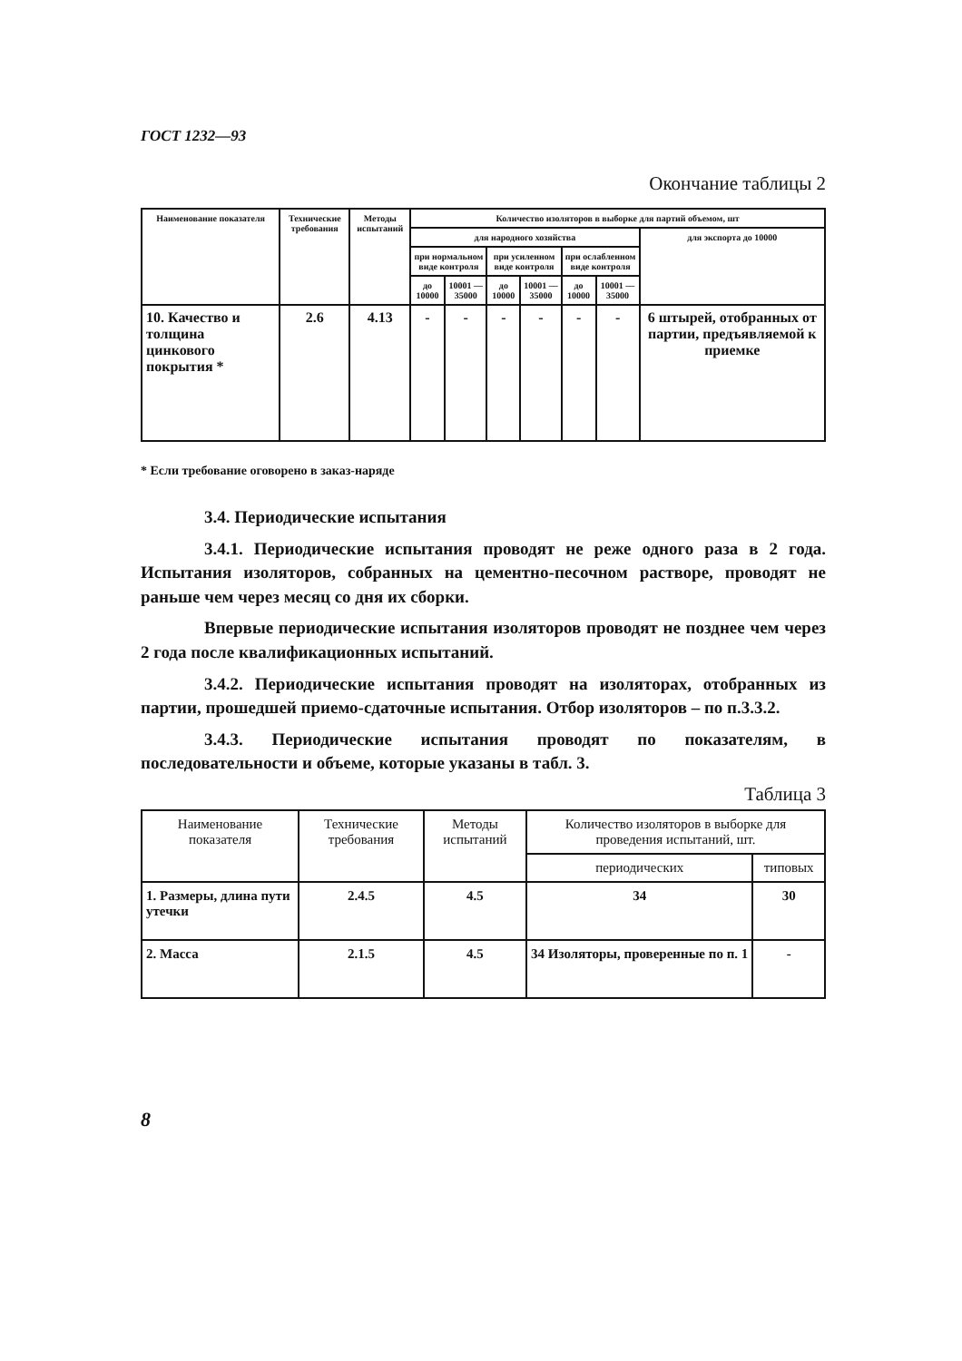ГОСТ 1232—93
Окончание таблицы 2
| Наименование показателя | Технические требования | Методы испытаний | Количество изоляторов в выборке для партий объемом, шт | | | | | | |
| --- | --- | --- | --- | --- | --- | --- | --- | --- | --- |
| | | | для народного хозяйства | | | | | | для экспорта до 10000 |
| | | | при нормальном виде контроля | | при усиленном виде контроля | | при ослабленном виде контроля | | |
| | | | до 10000 | 10001 — 35000 | до 10000 | 10001 — 35000 | до 10000 | 10001 — 35000 | |
| 10. Качество и толщина цинкового покрытия * | 2.6 | 4.13 | - | - | - | - | - | - | 6 штырей, отобранных от партии, предъявляемой к приемке |
* Если требование оговорено в заказ-наряде
3.4. Периодические испытания
3.4.1. Периодические испытания проводят не реже одного раза в 2 года. Испытания изоляторов, собранных на цементно-песочном растворе, проводят не раньше чем через месяц со дня их сборки.
Впервые периодические испытания изоляторов проводят не позднее чем через 2 года после квалификационных испытаний.
3.4.2. Периодические испытания проводят на изоляторах, отобранных из партии, прошедшей приемо-сдаточные испытания. Отбор изоляторов – по п.3.3.2.
3.4.3. Периодические испытания проводят по показателям, в последовательности и объеме, которые указаны в табл. 3.
Таблица 3
| Наименование показателя | Технические требования | Методы испытаний | Количество изоляторов в выборке для проведения испытаний, шт. | |
| --- | --- | --- | --- | --- |
| | | | периодических | типовых |
| 1. Размеры, длина пути утечки | 2.4.5 | 4.5 | 34 | 30 |
| 2. Масса | 2.1.5 | 4.5 | 34 Изоляторы, проверенные по п. 1 | - |
8